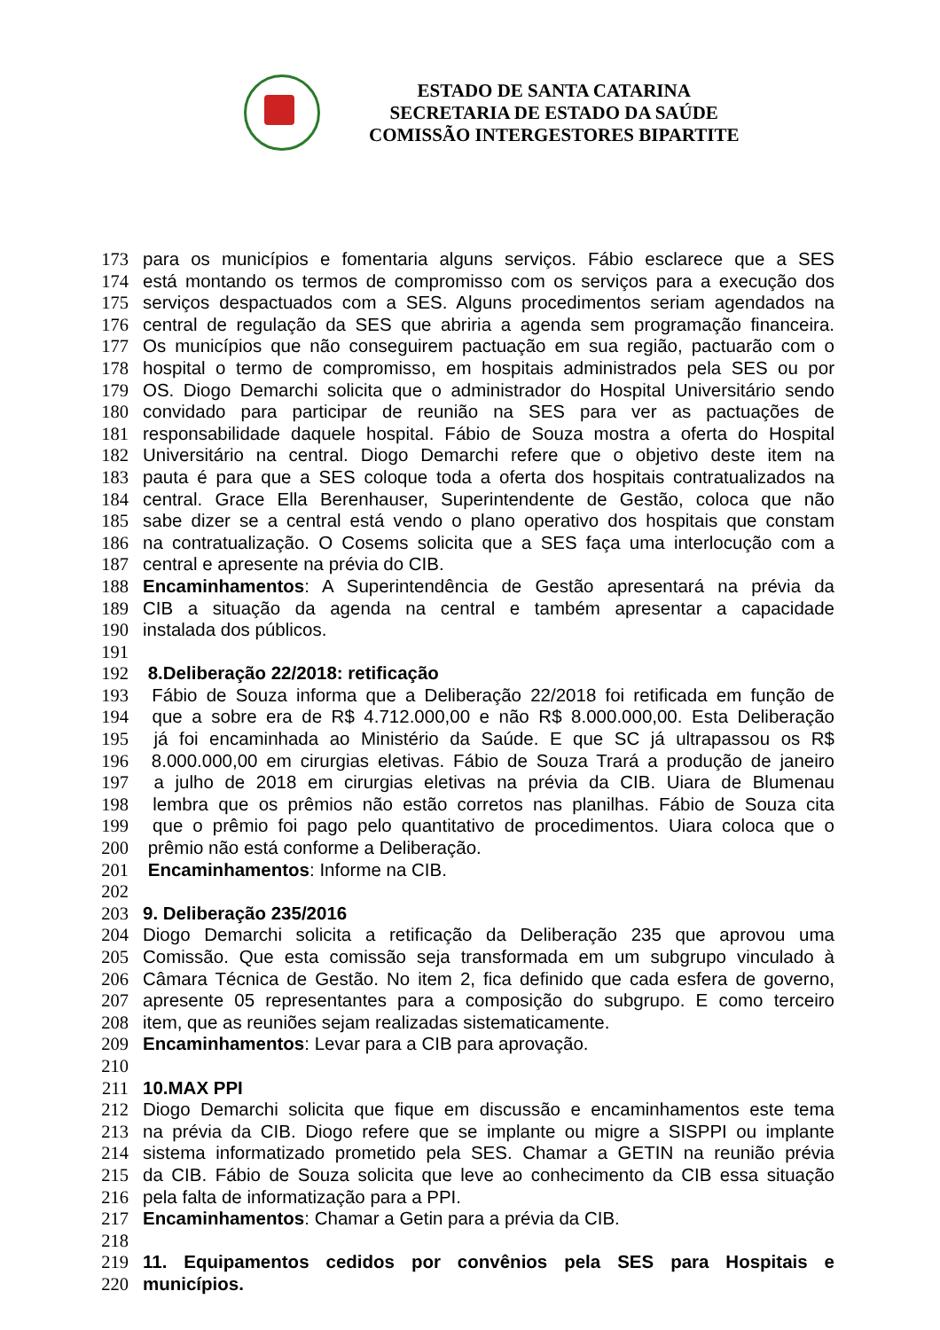ESTADO DE SANTA CATARINA
SECRETARIA DE ESTADO DA SAÚDE
COMISSÃO INTERGESTORES BIPARTITE
173 para os municípios e fomentaria alguns serviços. Fábio esclarece que a SES
174 está montando os termos de compromisso com os serviços para a execução dos
175 serviços despactuados com a SES. Alguns procedimentos seriam agendados na
176 central de regulação da SES que abriria a agenda sem programação financeira.
177 Os municípios que não conseguirem pactuação em sua região, pactuarão com o
178 hospital o termo de compromisso, em hospitais administrados pela SES ou por
179 OS. Diogo Demarchi solicita que o administrador do Hospital Universitário sendo
180 convidado para participar de reunião na SES para ver as pactuações de
181 responsabilidade daquele hospital. Fábio de Souza mostra a oferta do Hospital
182 Universitário na central. Diogo Demarchi refere que o objetivo deste item na
183 pauta é para que a SES coloque toda a oferta dos hospitais contratualizados na
184 central. Grace Ella Berenhauser, Superintendente de Gestão, coloca que não
185 sabe dizer se a central está vendo o plano operativo dos hospitais que constam
186 na contratualização. O Cosems solicita que a SES faça uma interlocução com a
187 central e apresente na prévia do CIB.
188 Encaminhamentos: A Superintendência de Gestão apresentará na prévia da
189 CIB a situação da agenda na central e também apresentar a capacidade
190 instalada dos públicos.
191
192 8.Deliberação 22/2018: retificação
193 Fábio de Souza informa que a Deliberação 22/2018 foi retificada em função de
194 que a sobre era de R$ 4.712.000,00 e não R$ 8.000.000,00. Esta Deliberação
195 já foi encaminhada ao Ministério da Saúde. E que SC já ultrapassou os R$
196 8.000.000,00 em cirurgias eletivas. Fábio de Souza Trará a produção de janeiro
197 a julho de 2018 em cirurgias eletivas na prévia da CIB. Uiara de Blumenau
198 lembra que os prêmios não estão corretos nas planilhas. Fábio de Souza cita
199 que o prêmio foi pago pelo quantitativo de procedimentos. Uiara coloca que o
200 prêmio não está conforme a Deliberação.
201 Encaminhamentos: Informe na CIB.
202
203 9. Deliberação 235/2016
204 Diogo Demarchi solicita a retificação da Deliberação 235 que aprovou uma
205 Comissão. Que esta comissão seja transformada em um subgrupo vinculado à
206 Câmara Técnica de Gestão. No item 2, fica definido que cada esfera de governo,
207 apresente 05 representantes para a composição do subgrupo. E como terceiro
208 item, que as reuniões sejam realizadas sistematicamente.
209 Encaminhamentos: Levar para a CIB para aprovação.
210
211 10.MAX PPI
212 Diogo Demarchi solicita que fique em discussão e encaminhamentos este tema
213 na prévia da CIB. Diogo refere que se implante ou migre a SISPPI ou implante
214 sistema informatizado prometido pela SES. Chamar a GETIN na reunião prévia
215 da CIB. Fábio de Souza solicita que leve ao conhecimento da CIB essa situação
216 pela falta de informatização para a PPI.
217 Encaminhamentos: Chamar a Getin para a prévia da CIB.
218
219 11. Equipamentos cedidos por convênios pela SES para Hospitais e
220 municípios.